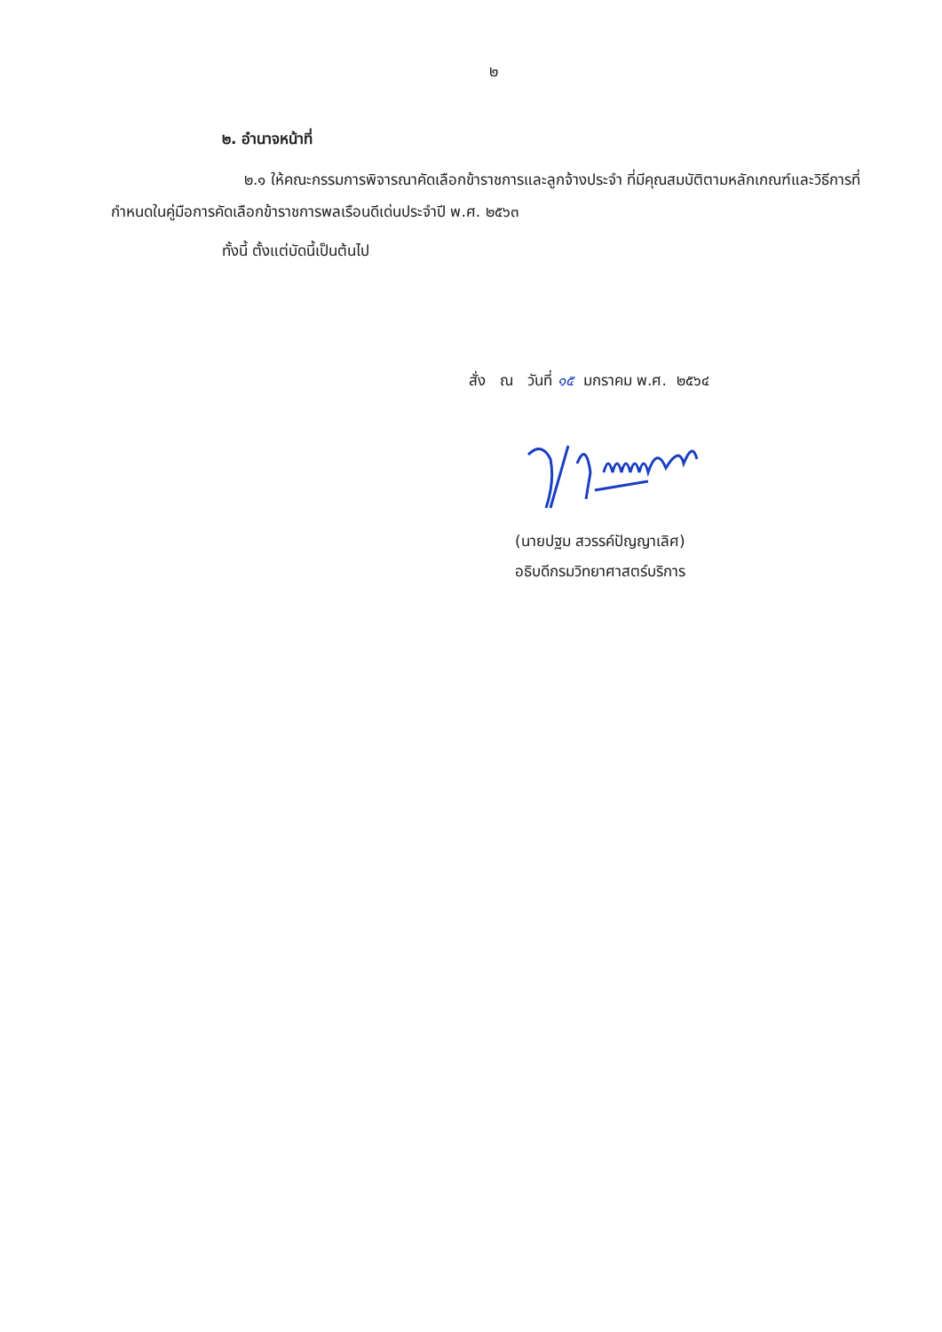๒
๒. อำนาจหน้าที่
๒.๑ ให้คณะกรรมการพิจารณาคัดเลือกข้าราชการและลูกจ้างประจำ ที่มีคุณสมบัติตามหลักเกณฑ์และวิธีการที่กำหนดในคู่มือการคัดเลือกข้าราชการพลเรือนดีเด่นประจำปี พ.ศ. ๒๕๖๓
ทั้งนี้ ตั้งแต่บัดนี้เป็นต้นไป
สั่ง ณ วันที่ ๑๕ มกราคม พ.ศ. ๒๕๖๔
(นายปฐม สวรรค์ปัญญาเลิศ)
อธิบดีกรมวิทยาศาสตร์บริการ